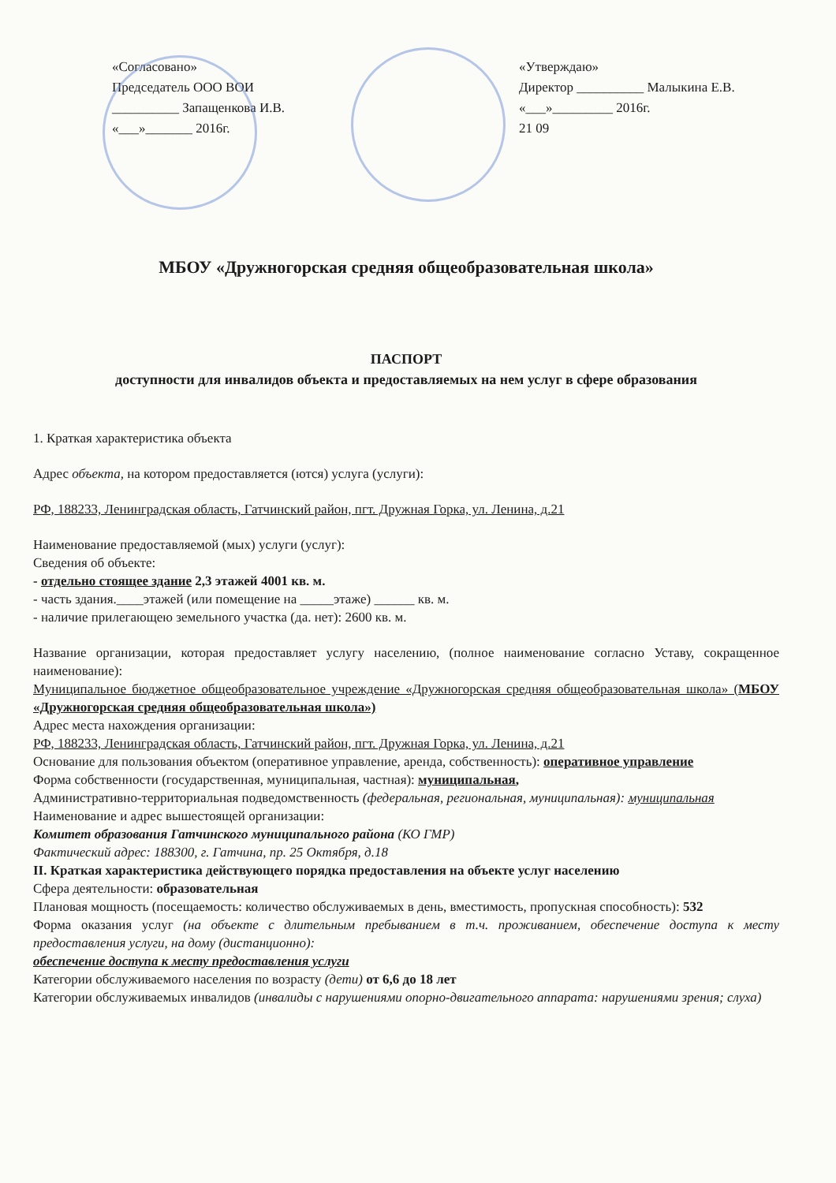«Согласовано»
Председатель ООО ВОИ
__________ Запащенкова И.В.
«___»_______ 2016г.
«Утверждаю»
Директор __________ Малыкина Е.В.
«___»_________ 2016г.
21 09
МБОУ «Дружногорская средняя общеобразовательная школа»
ПАСПОРТ
доступности для инвалидов объекта и предоставляемых на нем услуг в сфере образования
1. Краткая характеристика объекта
Адрес объекта, на котором предоставляется (ются) услуга (услуги):
РФ, 188233, Ленинградская область, Гатчинский район, пгт. Дружная Горка, ул. Ленина, д.21
Наименование предоставляемой (мых) услуги (услуг):
Сведения об объекте:
- отдельно стоящее здание 2,3 этажей 4001 кв. м.
- часть здания.____этажей (или помещение на _____этаже) ______ кв. м.
- наличие прилегающею земельного участка (да. нет): 2600 кв. м.
Название организации, которая предоставляет услугу населению, (полное наименование согласно Уставу, сокращенное наименование):
Муниципальное бюджетное общеобразовательное учреждение «Дружногорская средняя общеобразовательная школа» (МБОУ «Дружногорская средняя общеобразовательная школа»)
Адрес места нахождения организации:
РФ, 188233, Ленинградская область, Гатчинский район, пгт. Дружная Горка, ул. Ленина, д.21
Основание для пользования объектом (оперативное управление, аренда, собственность): оперативное управление
Форма собственности (государственная, муниципальная, частная): муниципальная,
Административно-территориальная подведомственность (федеральная, региональная, муниципальная): муниципальная
Наименование и адрес вышестоящей организации:
Комитет образования Гатчинского муниципального района (КО ГМР)
Фактический адрес: 188300, г. Гатчина, пр. 25 Октября, д.18
II. Краткая характеристика действующего порядка предоставления на объекте услуг населению
Сфера деятельности: образовательная
Плановая мощность (посещаемость: количество обслуживаемых в день, вместимость, пропускная способность): 532
Форма оказания услуг (на объекте с длительным пребыванием в т.ч. проживанием, обеспечение доступа к месту предоставления услуги, на дому (дистанционно):
обеспечение доступа к месту предоставления услуги
Категории обслуживаемого населения по возрасту (дети) от 6,6 до 18 лет
Категории обслуживаемых инвалидов (инвалиды с нарушениями опорно-двигательного аппарата: нарушениями зрения; слуха)